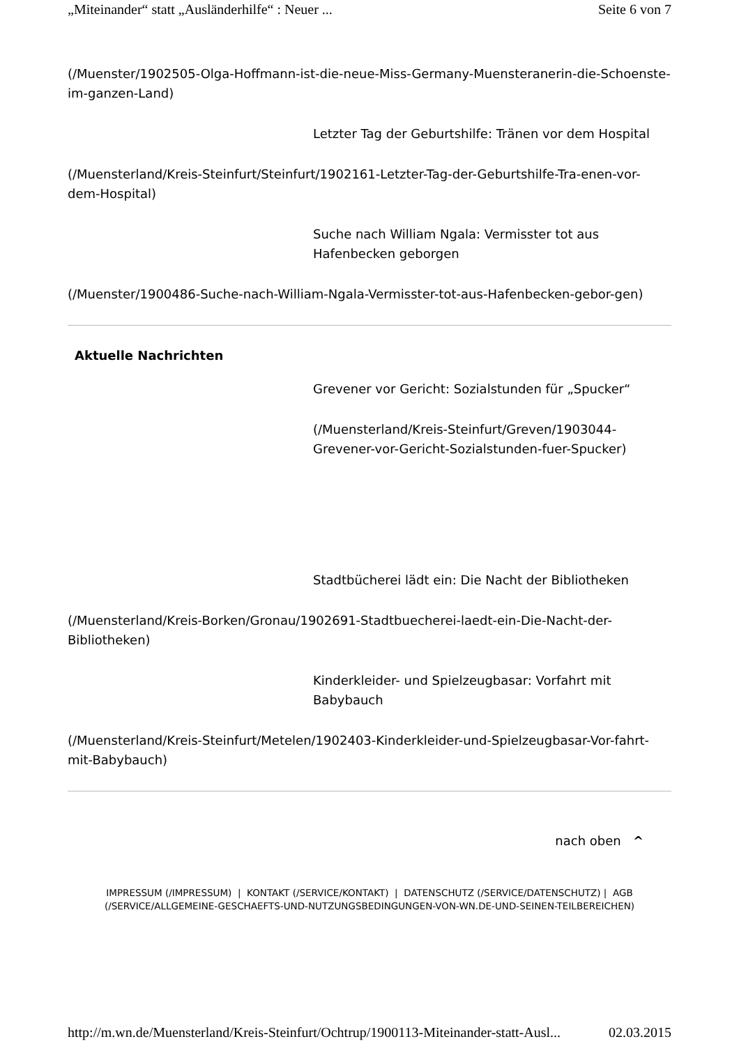„Miteinander“ statt „Ausländerhilfe“ : Neuer ... Seite 6 von 7
(/Muenster/1902505-Olga-Hoffmann-ist-die-neue-Miss-Germany-Muensteranerin-die-Schoenste-im-ganzen-Land)
Letzter Tag der Geburtshilfe: Tränen vor dem Hospital
(/Muensterland/Kreis-Steinfurt/Steinfurt/1902161-Letzter-Tag-der-Geburtshilfe-Tra-enen-vor-dem-Hospital)
Suche nach William Ngala: Vermisster tot aus Hafenbecken geborgen
(/Muenster/1900486-Suche-nach-William-Ngala-Vermisster-tot-aus-Hafenbecken-gebor-gen)
Aktuelle Nachrichten
Grevener vor Gericht: Sozialstunden für „Spucker“
(/Muensterland/Kreis-Steinfurt/Greven/1903044-Grevener-vor-Gericht-Sozialstunden-fuer-Spucker)
Stadtbücherei lädt ein: Die Nacht der Bibliotheken
(/Muensterland/Kreis-Borken/Gronau/1902691-Stadtbuecherei-laedt-ein-Die-Nacht-der-Bibliotheken)
Kinderkleider- und Spielzeugbasar: Vorfahrt mit Babybauch
(/Muensterland/Kreis-Steinfurt/Metelen/1902403-Kinderkleider-und-Spielzeugbasar-Vor-fahrt-mit-Babybauch)
nach oben ^
IMPRESSUM (/IMPRESSUM) | KONTAKT (/SERVICE/KONTAKT) | DATENSCHUTZ (/SERVICE/DATENSCHUTZ) | AGB (/SERVICE/ALLGEMEINE-GESCHAEFTS-UND-NUTZUNGSBEDINGUNGEN-VON-WN.DE-UND-SEINEN-TEILBEREICHEN)
http://m.wn.de/Muensterland/Kreis-Steinfurt/Ochtrup/1900113-Miteinander-statt-Ausl... 02.03.2015